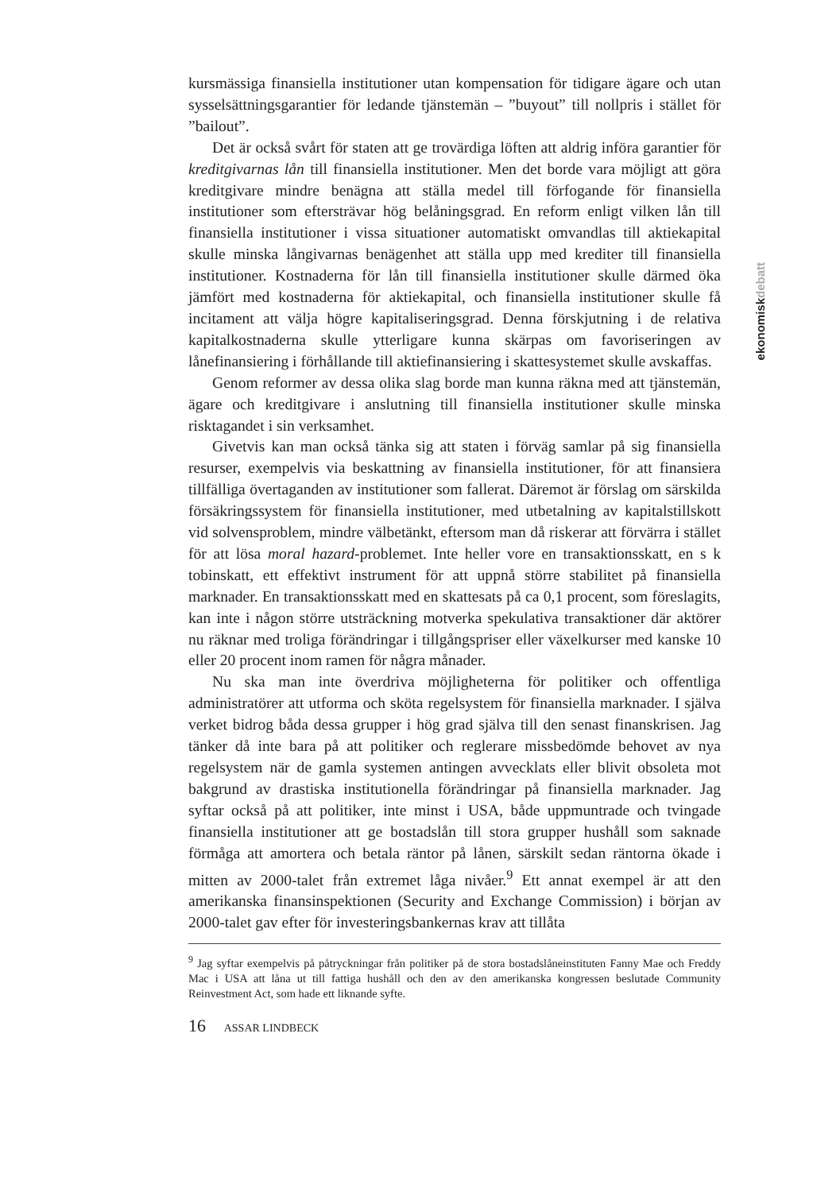ekonomiskdebatt
kursmässiga finansiella institutioner utan kompensation för tidigare ägare och utan sysselsättningsgarantier för ledande tjänstemän – ”buyout” till nollpris i stället för ”bailout”.
Det är också svårt för staten att ge trovärdiga löften att aldrig införa garantier för kreditgivarnas lån till finansiella institutioner. Men det borde vara möjligt att göra kreditgivare mindre benägna att ställa medel till förfogande för finansiella institutioner som eftersträvar hög belåningsgrad. En reform enligt vilken lån till finansiella institutioner i vissa situationer automatiskt omvandlas till aktiekapital skulle minska långivarnas benägenhet att ställa upp med krediter till finansiella institutioner. Kostnaderna för lån till finansiella institutioner skulle därmed öka jämfört med kostnaderna för aktiekapital, och finansiella institutioner skulle få incitament att välja högre kapitaliseringsgrad. Denna förskjutning i de relativa kapitalkostnaderna skulle ytterligare kunna skärpas om favoriseringen av lånefinansiering i förhållande till aktiefinansiering i skattesystemet skulle avskaffas.
Genom reformer av dessa olika slag borde man kunna räkna med att tjänstemän, ägare och kreditgivare i anslutning till finansiella institutioner skulle minska risktagandet i sin verksamhet.
Givetvis kan man också tänka sig att staten i förväg samlar på sig finansiella resurser, exempelvis via beskattning av finansiella institutioner, för att finansiera tillfälliga övertaganden av institutioner som fallerat. Däremot är förslag om särskilda försäkringssystem för finansiella institutioner, med utbetalning av kapitalstillskott vid solvensproblem, mindre välbetänkt, eftersom man då riskerar att förvärra i stället för att lösa moral hazard-problemet. Inte heller vore en transaktionsskatt, en s k tobinskatt, ett effektivt instrument för att uppnå större stabilitet på finansiella marknader. En transaktionsskatt med en skattesats på ca 0,1 procent, som föreslagits, kan inte i någon större utsträckning motverka spekulativa transaktioner där aktörer nu räknar med troliga förändringar i tillgångspriser eller växelkurser med kanske 10 eller 20 procent inom ramen för några månader.
Nu ska man inte överdriva möjligheterna för politiker och offentliga administratörer att utforma och sköta regelsystem för finansiella marknader. I själva verket bidrog båda dessa grupper i hög grad själva till den senast finanskrisen. Jag tänker då inte bara på att politiker och reglerare missbedömde behovet av nya regelsystem när de gamla systemen antingen avvecklats eller blivit obsoleta mot bakgrund av drastiska institutionella förändringar på finansiella marknader. Jag syftar också på att politiker, inte minst i USA, både uppmuntrade och tvingade finansiella institutioner att ge bostadslån till stora grupper hushåll som saknade förmåga att amortera och betala räntor på lånen, särskilt sedan räntorna ökade i mitten av 2000-talet från extremet låga nivåer.<sup>9</sup> Ett annat exempel är att den amerikanska finansinspektionen (Security and Exchange Commission) i början av 2000-talet gav efter för investeringsbankernas krav att tillåta
<sup>9</sup> Jag syftar exempelvis på påtryckningar från politiker på de stora bostadslåneinstituten Fanny Mae och Freddy Mac i USA att låna ut till fattiga hushåll och den av den amerikanska kongressen beslutade Community Reinvestment Act, som hade ett liknande syfte.
16 ASSAR LINDBECK